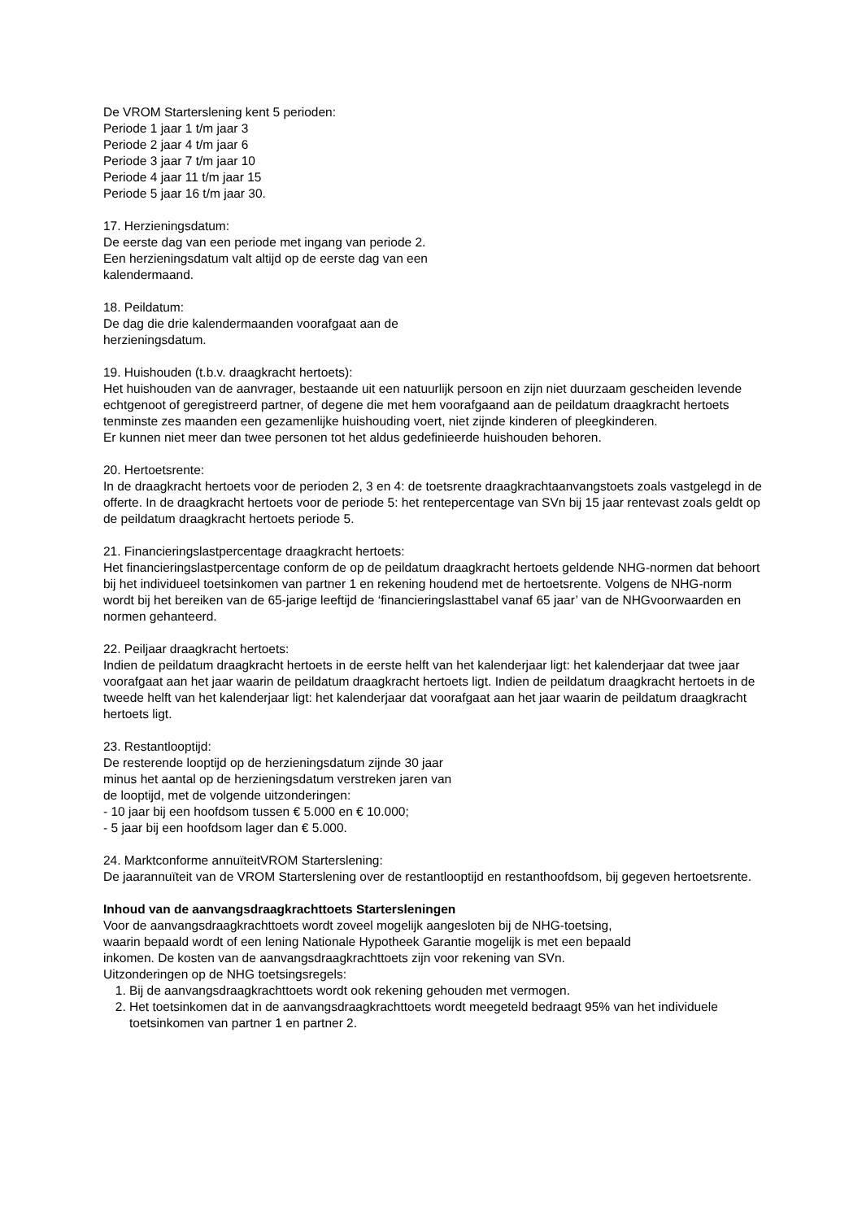De VROM Starterslening kent 5 perioden:
Periode 1 jaar 1 t/m jaar 3
Periode 2 jaar 4 t/m jaar 6
Periode 3 jaar 7 t/m jaar 10
Periode 4 jaar 11 t/m jaar 15
Periode 5 jaar 16 t/m jaar 30.
17. Herzieningsdatum:
De eerste dag van een periode met ingang van periode 2.
Een herzieningsdatum valt altijd op de eerste dag van een
kalendermaand.
18. Peildatum:
De dag die drie kalendermaanden voorafgaat aan de
herzieningsdatum.
19. Huishouden (t.b.v. draagkracht hertoets):
Het huishouden van de aanvrager, bestaande uit een natuurlijk persoon en zijn niet duurzaam gescheiden levende echtgenoot of geregistreerd partner, of degene die met hem voorafgaand aan de peildatum draagkracht hertoets tenminste zes maanden een gezamenlijke huishouding voert, niet zijnde kinderen of pleegkinderen.
Er kunnen niet meer dan twee personen tot het aldus gedefinieerde huishouden behoren.
20. Hertoetsrente:
In de draagkracht hertoets voor de perioden 2, 3 en 4: de toetsrente draagkrachtaanvangstoets zoals vastgelegd in de offerte. In de draagkracht hertoets voor de periode 5: het rentepercentage van SVn bij 15 jaar rentevast zoals geldt op de peildatum draagkracht hertoets periode 5.
21. Financieringslastpercentage draagkracht hertoets:
Het financieringslastpercentage conform de op de peildatum draagkracht hertoets geldende NHG-normen dat behoort bij het individueel toetsinkomen van partner 1 en rekening houdend met de hertoetsrente. Volgens de NHG-norm wordt bij het bereiken van de 65-jarige leeftijd de ‘financieringslasttabel vanaf 65 jaar’ van de NHGvoorwaarden en normen gehanteerd.
22. Peiljaar draagkracht hertoets:
Indien de peildatum draagkracht hertoets in de eerste helft van het kalenderjaar ligt: het kalenderjaar dat twee jaar voorafgaat aan het jaar waarin de peildatum draagkracht hertoets ligt. Indien de peildatum draagkracht hertoets in de tweede helft van het kalenderjaar ligt: het kalenderjaar dat voorafgaat aan het jaar waarin de peildatum draagkracht hertoets ligt.
23. Restantlooptijd:
De resterende looptijd op de herzieningsdatum zijnde 30 jaar
minus het aantal op de herzieningsdatum verstreken jaren van
de looptijd, met de volgende uitzonderingen:
- 10 jaar bij een hoofdsom tussen € 5.000 en € 10.000;
- 5 jaar bij een hoofdsom lager dan € 5.000.
24. Marktconforme annuïteitVROM Starterslening:
De jaarannuïteit van de VROM Starterslening over de restantlooptijd en restanthoofdsom, bij gegeven hertoetsrente.
Inhoud van de aanvangsdraagkrachttoets Startersleningen
Voor de aanvangsdraagkrachttoets wordt zoveel mogelijk aangesloten bij de NHG-toetsing,
waarin bepaald wordt of een lening Nationale Hypotheek Garantie mogelijk is met een bepaald
inkomen. De kosten van de aanvangsdraagkrachttoets zijn voor rekening van SVn.
Uitzonderingen op de NHG toetsingsregels:
1. Bij de aanvangsdraagkrachttoets wordt ook rekening gehouden met vermogen.
2. Het toetsinkomen dat in de aanvangsdraagkrachttoets wordt meegeteld bedraagt 95% van het individuele toetsinkomen van partner 1 en partner 2.